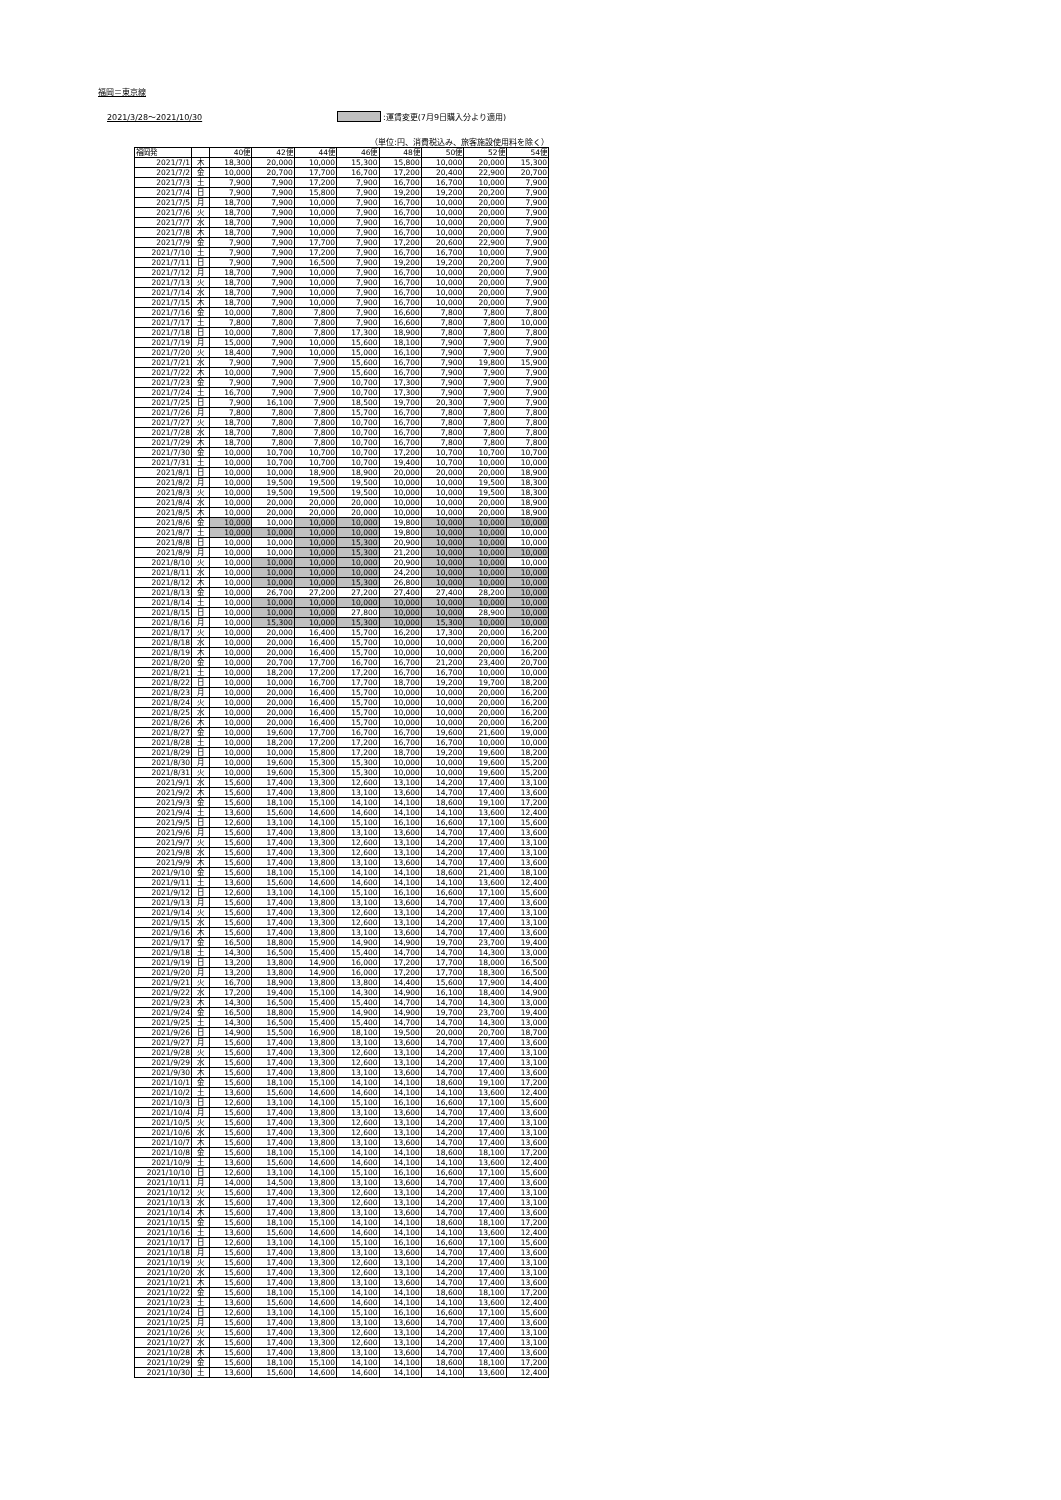福岡＝東京線
2021/3/28～2021/10/30 :運賃変更(7月9日購入分より適用)
（単位:円、消費税込み、旅客施設使用料を除く）
| 福岡発 | | 40便 | 42便 | 44便 | 46便 | 48便 | 50便 | 52便 | 54便 |
| --- | --- | --- | --- | --- | --- | --- | --- | --- | --- |
| 2021/7/1 | 木 | 18,300 | 20,000 | 10,000 | 15,300 | 15,800 | 10,000 | 20,000 | 15,300 |
| 2021/7/2 | 金 | 10,000 | 20,700 | 17,700 | 16,700 | 17,200 | 20,400 | 22,900 | 20,700 |
| 2021/7/3 | 土 | 7,900 | 7,900 | 17,200 | 7,900 | 16,700 | 16,700 | 10,000 | 7,900 |
| 2021/7/4 | 日 | 7,900 | 7,900 | 15,800 | 7,900 | 19,200 | 19,200 | 20,200 | 7,900 |
| 2021/7/5 | 月 | 18,700 | 7,900 | 10,000 | 7,900 | 16,700 | 10,000 | 20,000 | 7,900 |
| 2021/7/6 | 火 | 18,700 | 7,900 | 10,000 | 7,900 | 16,700 | 10,000 | 20,000 | 7,900 |
| 2021/7/7 | 水 | 18,700 | 7,900 | 10,000 | 7,900 | 16,700 | 10,000 | 20,000 | 7,900 |
| 2021/7/8 | 木 | 18,700 | 7,900 | 10,000 | 7,900 | 16,700 | 10,000 | 20,000 | 7,900 |
| 2021/7/9 | 金 | 7,900 | 7,900 | 17,700 | 7,900 | 17,200 | 20,600 | 22,900 | 7,900 |
| 2021/7/10 | 土 | 7,900 | 7,900 | 17,200 | 7,900 | 16,700 | 16,700 | 10,000 | 7,900 |
| 2021/7/11 | 日 | 7,900 | 7,900 | 16,500 | 7,900 | 19,200 | 19,200 | 20,200 | 7,900 |
| 2021/7/12 | 月 | 18,700 | 7,900 | 10,000 | 7,900 | 16,700 | 10,000 | 20,000 | 7,900 |
| 2021/7/13 | 火 | 18,700 | 7,900 | 10,000 | 7,900 | 16,700 | 10,000 | 20,000 | 7,900 |
| 2021/7/14 | 水 | 18,700 | 7,900 | 10,000 | 7,900 | 16,700 | 10,000 | 20,000 | 7,900 |
| 2021/7/15 | 木 | 18,700 | 7,900 | 10,000 | 7,900 | 16,700 | 10,000 | 20,000 | 7,900 |
| 2021/7/16 | 金 | 10,000 | 7,800 | 7,800 | 7,900 | 16,600 | 7,800 | 7,800 | 7,800 |
| 2021/7/17 | 土 | 7,800 | 7,800 | 7,800 | 7,900 | 16,600 | 7,800 | 7,800 | 10,000 |
| 2021/7/18 | 日 | 10,000 | 7,800 | 7,800 | 17,300 | 18,900 | 7,800 | 7,800 | 7,800 |
| 2021/7/19 | 月 | 15,000 | 7,900 | 10,000 | 15,600 | 18,100 | 7,900 | 7,900 | 7,900 |
| 2021/7/20 | 火 | 18,400 | 7,900 | 10,000 | 15,000 | 16,100 | 7,900 | 7,900 | 7,900 |
| 2021/7/21 | 水 | 7,900 | 7,900 | 7,900 | 15,600 | 16,700 | 7,900 | 19,800 | 15,900 |
| 2021/7/22 | 木 | 10,000 | 7,900 | 7,900 | 15,600 | 16,700 | 7,900 | 7,900 | 7,900 |
| 2021/7/23 | 金 | 7,900 | 7,900 | 7,900 | 10,700 | 17,300 | 7,900 | 7,900 | 7,900 |
| 2021/7/24 | 土 | 16,700 | 7,900 | 7,900 | 10,700 | 17,300 | 7,900 | 7,900 | 7,900 |
| 2021/7/25 | 日 | 7,900 | 16,100 | 7,900 | 18,500 | 19,700 | 20,300 | 7,900 | 7,900 |
| 2021/7/26 | 月 | 7,800 | 7,800 | 7,800 | 15,700 | 16,700 | 7,800 | 7,800 | 7,800 |
| 2021/7/27 | 火 | 18,700 | 7,800 | 7,800 | 10,700 | 16,700 | 7,800 | 7,800 | 7,800 |
| 2021/7/28 | 水 | 18,700 | 7,800 | 7,800 | 10,700 | 16,700 | 7,800 | 7,800 | 7,800 |
| 2021/7/29 | 木 | 18,700 | 7,800 | 7,800 | 10,700 | 16,700 | 7,800 | 7,800 | 7,800 |
| 2021/7/30 | 金 | 10,000 | 10,700 | 10,700 | 10,700 | 17,200 | 10,700 | 10,700 | 10,700 |
| 2021/7/31 | 土 | 10,000 | 10,700 | 10,700 | 10,700 | 19,400 | 10,700 | 10,000 | 10,000 |
| 2021/8/1 | 日 | 10,000 | 10,000 | 18,900 | 18,900 | 20,000 | 20,000 | 20,000 | 18,900 |
| 2021/8/2 | 月 | 10,000 | 19,500 | 19,500 | 19,500 | 10,000 | 10,000 | 19,500 | 18,300 |
| 2021/8/3 | 火 | 10,000 | 19,500 | 19,500 | 19,500 | 10,000 | 10,000 | 19,500 | 18,300 |
| 2021/8/4 | 水 | 10,000 | 20,000 | 20,000 | 20,000 | 10,000 | 10,000 | 20,000 | 18,900 |
| 2021/8/5 | 木 | 10,000 | 20,000 | 20,000 | 20,000 | 10,000 | 10,000 | 20,000 | 18,900 |
| 2021/8/6 | 金 | 10,000 | 10,000 | 10,000 | 10,000 | 19,800 | 10,000 | 10,000 | 10,000 |
| 2021/8/7 | 土 | 10,000 | 10,000 | 10,000 | 10,000 | 19,800 | 10,000 | 10,000 | 10,000 |
| 2021/8/8 | 日 | 10,000 | 10,000 | 10,000 | 15,300 | 20,900 | 10,000 | 10,000 | 10,000 |
| 2021/8/9 | 月 | 10,000 | 10,000 | 10,000 | 15,300 | 21,200 | 10,000 | 10,000 | 10,000 |
| 2021/8/10 | 火 | 10,000 | 10,000 | 10,000 | 10,000 | 20,900 | 10,000 | 10,000 | 10,000 |
| 2021/8/11 | 水 | 10,000 | 10,000 | 10,000 | 10,000 | 24,200 | 10,000 | 10,000 | 10,000 |
| 2021/8/12 | 木 | 10,000 | 10,000 | 10,000 | 15,300 | 26,800 | 10,000 | 10,000 | 10,000 |
| 2021/8/13 | 金 | 10,000 | 26,700 | 27,200 | 27,200 | 27,400 | 27,400 | 28,200 | 10,000 |
| 2021/8/14 | 土 | 10,000 | 10,000 | 10,000 | 10,000 | 10,000 | 10,000 | 10,000 | 10,000 |
| 2021/8/15 | 日 | 10,000 | 10,000 | 10,000 | 27,800 | 10,000 | 10,000 | 28,900 | 10,000 |
| 2021/8/16 | 月 | 10,000 | 15,300 | 10,000 | 15,300 | 10,000 | 15,300 | 10,000 | 10,000 |
| 2021/8/17 | 火 | 10,000 | 20,000 | 16,400 | 15,700 | 16,200 | 17,300 | 20,000 | 16,200 |
| 2021/8/18 | 水 | 10,000 | 20,000 | 16,400 | 15,700 | 10,000 | 10,000 | 20,000 | 16,200 |
| 2021/8/19 | 木 | 10,000 | 20,000 | 16,400 | 15,700 | 10,000 | 10,000 | 20,000 | 16,200 |
| 2021/8/20 | 金 | 10,000 | 20,700 | 17,700 | 16,700 | 16,700 | 21,200 | 23,400 | 20,700 |
| 2021/8/21 | 土 | 10,000 | 18,200 | 17,200 | 17,200 | 16,700 | 16,700 | 10,000 | 10,000 |
| 2021/8/22 | 日 | 10,000 | 10,000 | 16,700 | 17,700 | 18,700 | 19,200 | 19,700 | 18,200 |
| 2021/8/23 | 月 | 10,000 | 20,000 | 16,400 | 15,700 | 10,000 | 10,000 | 20,000 | 16,200 |
| 2021/8/24 | 火 | 10,000 | 20,000 | 16,400 | 15,700 | 10,000 | 10,000 | 20,000 | 16,200 |
| 2021/8/25 | 水 | 10,000 | 20,000 | 16,400 | 15,700 | 10,000 | 10,000 | 20,000 | 16,200 |
| 2021/8/26 | 木 | 10,000 | 20,000 | 16,400 | 15,700 | 10,000 | 10,000 | 20,000 | 16,200 |
| 2021/8/27 | 金 | 10,000 | 19,600 | 17,700 | 16,700 | 16,700 | 19,600 | 21,600 | 19,000 |
| 2021/8/28 | 土 | 10,000 | 18,200 | 17,200 | 17,200 | 16,700 | 16,700 | 10,000 | 10,000 |
| 2021/8/29 | 日 | 10,000 | 10,000 | 15,800 | 17,200 | 18,700 | 19,200 | 19,600 | 18,200 |
| 2021/8/30 | 月 | 10,000 | 19,600 | 15,300 | 15,300 | 10,000 | 10,000 | 19,600 | 15,200 |
| 2021/8/31 | 火 | 10,000 | 19,600 | 15,300 | 15,300 | 10,000 | 10,000 | 19,600 | 15,200 |
| 2021/9/1 | 水 | 15,600 | 17,400 | 13,300 | 12,600 | 13,100 | 14,200 | 17,400 | 13,100 |
| 2021/9/2 | 木 | 15,600 | 17,400 | 13,800 | 13,100 | 13,600 | 14,700 | 17,400 | 13,600 |
| 2021/9/3 | 金 | 15,600 | 18,100 | 15,100 | 14,100 | 14,100 | 18,600 | 19,100 | 17,200 |
| 2021/9/4 | 土 | 13,600 | 15,600 | 14,600 | 14,600 | 14,100 | 14,100 | 13,600 | 12,400 |
| 2021/9/5 | 日 | 12,600 | 13,100 | 14,100 | 15,100 | 16,100 | 16,600 | 17,100 | 15,600 |
| 2021/9/6 | 月 | 15,600 | 17,400 | 13,800 | 13,100 | 13,600 | 14,700 | 17,400 | 13,600 |
| 2021/9/7 | 火 | 15,600 | 17,400 | 13,300 | 12,600 | 13,100 | 14,200 | 17,400 | 13,100 |
| 2021/9/8 | 水 | 15,600 | 17,400 | 13,300 | 12,600 | 13,100 | 14,200 | 17,400 | 13,100 |
| 2021/9/9 | 木 | 15,600 | 17,400 | 13,800 | 13,100 | 13,600 | 14,700 | 17,400 | 13,600 |
| 2021/9/10 | 金 | 15,600 | 18,100 | 15,100 | 14,100 | 14,100 | 18,600 | 21,400 | 18,100 |
| 2021/9/11 | 土 | 13,600 | 15,600 | 14,600 | 14,600 | 14,100 | 14,100 | 13,600 | 12,400 |
| 2021/9/12 | 日 | 12,600 | 13,100 | 14,100 | 15,100 | 16,100 | 16,600 | 17,100 | 15,600 |
| 2021/9/13 | 月 | 15,600 | 17,400 | 13,800 | 13,100 | 13,600 | 14,700 | 17,400 | 13,600 |
| 2021/9/14 | 火 | 15,600 | 17,400 | 13,300 | 12,600 | 13,100 | 14,200 | 17,400 | 13,100 |
| 2021/9/15 | 水 | 15,600 | 17,400 | 13,300 | 12,600 | 13,100 | 14,200 | 17,400 | 13,100 |
| 2021/9/16 | 木 | 15,600 | 17,400 | 13,800 | 13,100 | 13,600 | 14,700 | 17,400 | 13,600 |
| 2021/9/17 | 金 | 16,500 | 18,800 | 15,900 | 14,900 | 14,900 | 19,700 | 23,700 | 19,400 |
| 2021/9/18 | 土 | 14,300 | 16,500 | 15,400 | 15,400 | 14,700 | 14,700 | 14,300 | 13,000 |
| 2021/9/19 | 日 | 13,200 | 13,800 | 14,900 | 16,000 | 17,200 | 17,700 | 18,000 | 16,500 |
| 2021/9/20 | 月 | 13,200 | 13,800 | 14,900 | 16,000 | 17,200 | 17,700 | 18,300 | 16,500 |
| 2021/9/21 | 火 | 16,700 | 18,900 | 13,800 | 13,800 | 14,400 | 15,600 | 17,900 | 14,400 |
| 2021/9/22 | 水 | 17,200 | 19,400 | 15,100 | 14,300 | 14,900 | 16,100 | 18,400 | 14,900 |
| 2021/9/23 | 木 | 14,300 | 16,500 | 15,400 | 15,400 | 14,700 | 14,700 | 14,300 | 13,000 |
| 2021/9/24 | 金 | 16,500 | 18,800 | 15,900 | 14,900 | 14,900 | 19,700 | 23,700 | 19,400 |
| 2021/9/25 | 土 | 14,300 | 16,500 | 15,400 | 15,400 | 14,700 | 14,700 | 14,300 | 13,000 |
| 2021/9/26 | 日 | 14,900 | 15,500 | 16,900 | 18,100 | 19,500 | 20,000 | 20,700 | 18,700 |
| 2021/9/27 | 月 | 15,600 | 17,400 | 13,800 | 13,100 | 13,600 | 14,700 | 17,400 | 13,600 |
| 2021/9/28 | 火 | 15,600 | 17,400 | 13,300 | 12,600 | 13,100 | 14,200 | 17,400 | 13,100 |
| 2021/9/29 | 水 | 15,600 | 17,400 | 13,300 | 12,600 | 13,100 | 14,200 | 17,400 | 13,100 |
| 2021/9/30 | 木 | 15,600 | 17,400 | 13,800 | 13,100 | 13,600 | 14,700 | 17,400 | 13,600 |
| 2021/10/1 | 金 | 15,600 | 18,100 | 15,100 | 14,100 | 14,100 | 18,600 | 19,100 | 17,200 |
| 2021/10/2 | 土 | 13,600 | 15,600 | 14,600 | 14,600 | 14,100 | 14,100 | 13,600 | 12,400 |
| 2021/10/3 | 日 | 12,600 | 13,100 | 14,100 | 15,100 | 16,100 | 16,600 | 17,100 | 15,600 |
| 2021/10/4 | 月 | 15,600 | 17,400 | 13,800 | 13,100 | 13,600 | 14,700 | 17,400 | 13,600 |
| 2021/10/5 | 火 | 15,600 | 17,400 | 13,300 | 12,600 | 13,100 | 14,200 | 17,400 | 13,100 |
| 2021/10/6 | 水 | 15,600 | 17,400 | 13,300 | 12,600 | 13,100 | 14,200 | 17,400 | 13,100 |
| 2021/10/7 | 木 | 15,600 | 17,400 | 13,800 | 13,100 | 13,600 | 14,700 | 17,400 | 13,600 |
| 2021/10/8 | 金 | 15,600 | 18,100 | 15,100 | 14,100 | 14,100 | 18,600 | 18,100 | 17,200 |
| 2021/10/9 | 土 | 13,600 | 15,600 | 14,600 | 14,600 | 14,100 | 14,100 | 13,600 | 12,400 |
| 2021/10/10 | 日 | 12,600 | 13,100 | 14,100 | 15,100 | 16,100 | 16,600 | 17,100 | 15,600 |
| 2021/10/11 | 月 | 14,000 | 14,500 | 13,800 | 13,100 | 13,600 | 14,700 | 17,400 | 13,600 |
| 2021/10/12 | 火 | 15,600 | 17,400 | 13,300 | 12,600 | 13,100 | 14,200 | 17,400 | 13,100 |
| 2021/10/13 | 水 | 15,600 | 17,400 | 13,300 | 12,600 | 13,100 | 14,200 | 17,400 | 13,100 |
| 2021/10/14 | 木 | 15,600 | 17,400 | 13,800 | 13,100 | 13,600 | 14,700 | 17,400 | 13,600 |
| 2021/10/15 | 金 | 15,600 | 18,100 | 15,100 | 14,100 | 14,100 | 18,600 | 18,100 | 17,200 |
| 2021/10/16 | 土 | 13,600 | 15,600 | 14,600 | 14,600 | 14,100 | 14,100 | 13,600 | 12,400 |
| 2021/10/17 | 日 | 12,600 | 13,100 | 14,100 | 15,100 | 16,100 | 16,600 | 17,100 | 15,600 |
| 2021/10/18 | 月 | 15,600 | 17,400 | 13,800 | 13,100 | 13,600 | 14,700 | 17,400 | 13,600 |
| 2021/10/19 | 火 | 15,600 | 17,400 | 13,300 | 12,600 | 13,100 | 14,200 | 17,400 | 13,100 |
| 2021/10/20 | 水 | 15,600 | 17,400 | 13,300 | 12,600 | 13,100 | 14,200 | 17,400 | 13,100 |
| 2021/10/21 | 木 | 15,600 | 17,400 | 13,800 | 13,100 | 13,600 | 14,700 | 17,400 | 13,600 |
| 2021/10/22 | 金 | 15,600 | 18,100 | 15,100 | 14,100 | 14,100 | 18,600 | 18,100 | 17,200 |
| 2021/10/23 | 土 | 13,600 | 15,600 | 14,600 | 14,600 | 14,100 | 14,100 | 13,600 | 12,400 |
| 2021/10/24 | 日 | 12,600 | 13,100 | 14,100 | 15,100 | 16,100 | 16,600 | 17,100 | 15,600 |
| 2021/10/25 | 月 | 15,600 | 17,400 | 13,800 | 13,100 | 13,600 | 14,700 | 17,400 | 13,600 |
| 2021/10/26 | 火 | 15,600 | 17,400 | 13,300 | 12,600 | 13,100 | 14,200 | 17,400 | 13,100 |
| 2021/10/27 | 水 | 15,600 | 17,400 | 13,300 | 12,600 | 13,100 | 14,200 | 17,400 | 13,100 |
| 2021/10/28 | 木 | 15,600 | 17,400 | 13,800 | 13,100 | 13,600 | 14,700 | 17,400 | 13,600 |
| 2021/10/29 | 金 | 15,600 | 18,100 | 15,100 | 14,100 | 14,100 | 18,600 | 18,100 | 17,200 |
| 2021/10/30 | 土 | 13,600 | 15,600 | 14,600 | 14,600 | 14,100 | 14,100 | 13,600 | 12,400 |